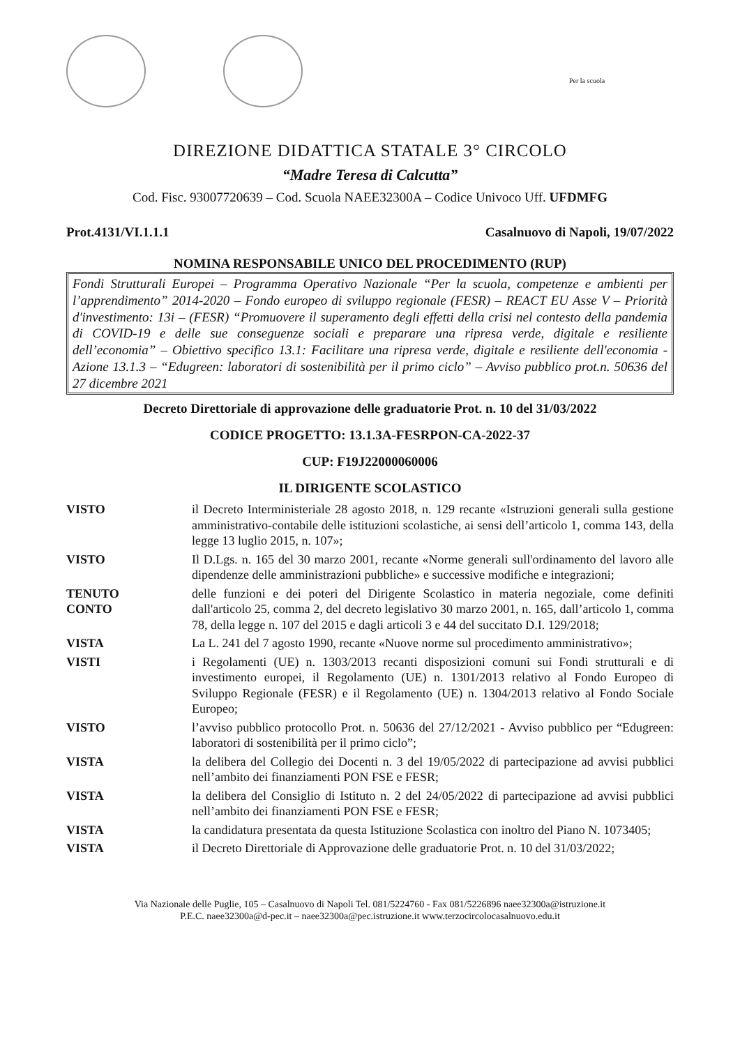Per la scuola
DIREZIONE DIDATTICA STATALE 3° CIRCOLO
“Madre Teresa di Calcutta”
Cod. Fisc. 93007720639 – Cod. Scuola NAEE32300A – Codice Univoco Uff. UFDMFG
Prot.4131/VI.1.1.1 Casalnuovo di Napoli, 19/07/2022
NOMINA RESPONSABILE UNICO DEL PROCEDIMENTO (RUP)
Fondi Strutturali Europei – Programma Operativo Nazionale “Per la scuola, competenze e ambienti per l’apprendimento” 2014-2020 – Fondo europeo di sviluppo regionale (FESR) – REACT EU Asse V – Priorità d'investimento: 13i – (FESR) “Promuovere il superamento degli effetti della crisi nel contesto della pandemia di COVID-19 e delle sue conseguenze sociali e preparare una ripresa verde, digitale e resiliente dell’economia” – Obiettivo specifico 13.1: Facilitare una ripresa verde, digitale e resiliente dell'economia - Azione 13.1.3 – “Edugreen: laboratori di sostenibilità per il primo ciclo” – Avviso pubblico prot.n. 50636 del 27 dicembre 2021
Decreto Direttoriale di approvazione delle graduatorie Prot. n. 10 del 31/03/2022
CODICE PROGETTO: 13.1.3A-FESRPON-CA-2022-37
CUP: F19J22000060006
IL DIRIGENTE SCOLASTICO
VISTO il Decreto Interministeriale 28 agosto 2018, n. 129 recante «Istruzioni generali sulla gestione amministrativo-contabile delle istituzioni scolastiche, ai sensi dell’articolo 1, comma 143, della legge 13 luglio 2015, n. 107»;
VISTO Il D.Lgs. n. 165 del 30 marzo 2001, recante «Norme generali sull'ordinamento del lavoro alle dipendenze delle amministrazioni pubbliche» e successive modifiche e integrazioni;
TENUTO
CONTO
delle funzioni e dei poteri del Dirigente Scolastico in materia negoziale, come definiti dall'articolo 25, comma 2, del decreto legislativo 30 marzo 2001, n. 165, dall’articolo 1, comma 78, della legge n. 107 del 2015 e dagli articoli 3 e 44 del succitato D.I. 129/2018;
VISTA La L. 241 del 7 agosto 1990, recante «Nuove norme sul procedimento amministrativo»;
VISTI i Regolamenti (UE) n. 1303/2013 recanti disposizioni comuni sui Fondi strutturali e di investimento europei, il Regolamento (UE) n. 1301/2013 relativo al Fondo Europeo di Sviluppo Regionale (FESR) e il Regolamento (UE) n. 1304/2013 relativo al Fondo Sociale Europeo;
VISTO l’avviso pubblico protocollo Prot. n. 50636 del 27/12/2021 - Avviso pubblico per “Edugreen: laboratori di sostenibilità per il primo ciclo”;
VISTA la delibera del Collegio dei Docenti n. 3 del 19/05/2022 di partecipazione ad avvisi pubblici nell’ambito dei finanziamenti PON FSE e FESR;
VISTA la delibera del Consiglio di Istituto n. 2 del 24/05/2022 di partecipazione ad avvisi pubblici nell’ambito dei finanziamenti PON FSE e FESR;
VISTA la candidatura presentata da questa Istituzione Scolastica con inoltro del Piano N. 1073405;
VISTA il Decreto Direttoriale di Approvazione delle graduatorie Prot. n. 10 del 31/03/2022;
Via Nazionale delle Puglie, 105 – Casalnuovo di Napoli Tel. 081/5224760 - Fax 081/5226896 naee32300a@istruzione.it
P.E.C. naee32300a@d-pec.it – naee32300a@pec.istruzione.it www.terzocircolocasalnuovo.edu.it